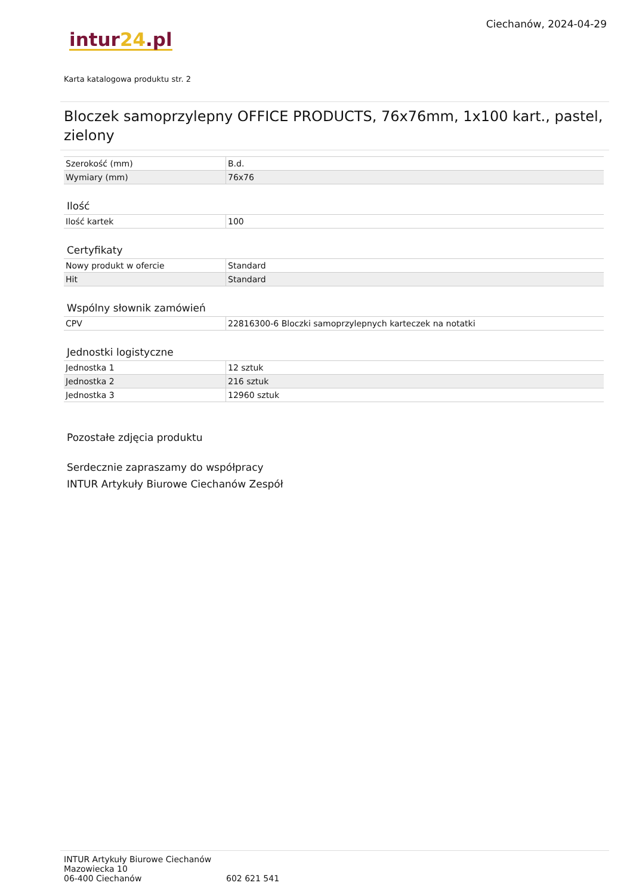intur24.pl
Ciechanów, 2024-04-29
Karta katalogowa produktu str. 2
Bloczek samoprzylepny OFFICE PRODUCTS, 76x76mm, 1x100 kart., pastel, zielony
| Szerokość (mm) | B.d. |
| Wymiary (mm) | 76x76 |
Ilość
| Ilość kartek | 100 |
Certyfikaty
| Nowy produkt w ofercie | Standard |
| Hit | Standard |
Wspólny słownik zamówień
| CPV | 22816300-6 Bloczki samoprzylepnych karteczek na notatki |
Jednostki logistyczne
| Jednostka 1 | 12 sztuk |
| Jednostka 2 | 216 sztuk |
| Jednostka 3 | 12960 sztuk |
Pozostałe zdjęcia produktu
Serdecznie zapraszamy do współpracy
INTUR Artykuły Biurowe Ciechanów Zespół
INTUR Artykuły Biurowe Ciechanów
Mazowiecka 10
06-400 Ciechanów
602 621 541